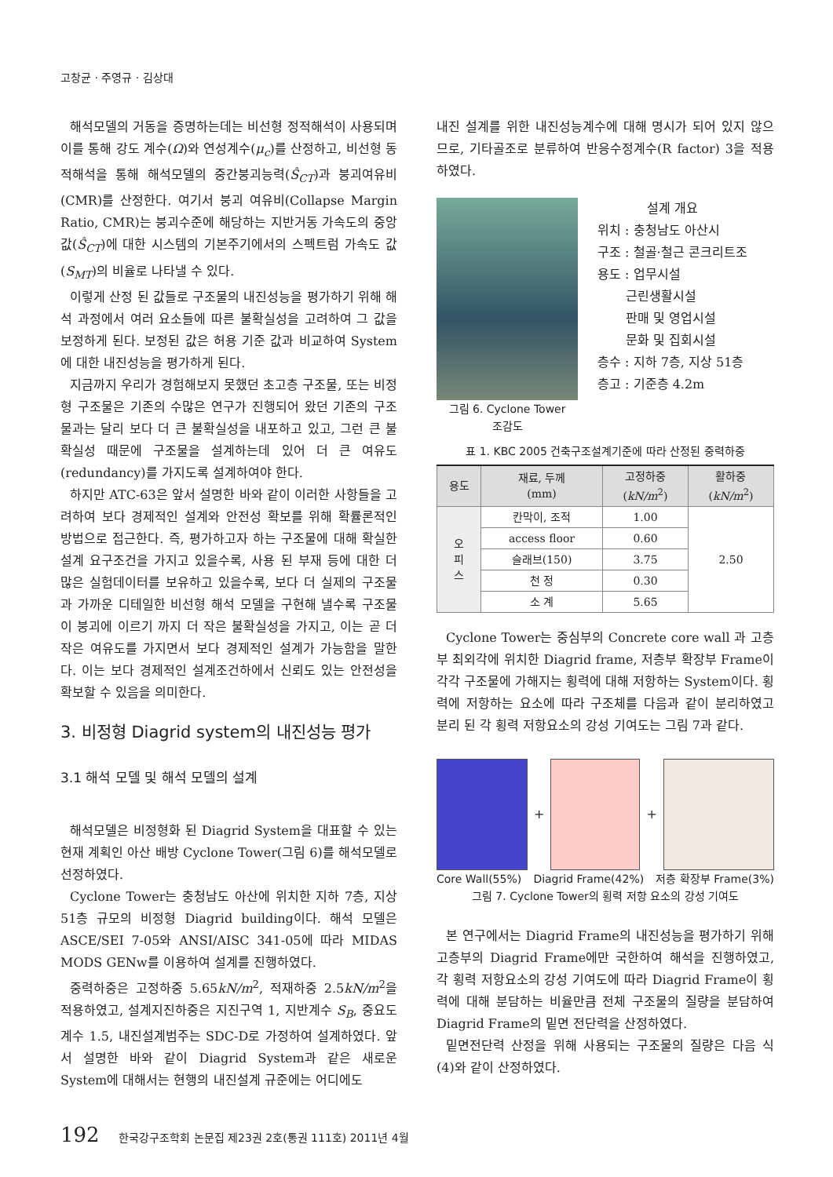고창균 · 주영규 · 김상대
해석모델의 거동을 증명하는데는 비선형 정적해석이 사용되며 이를 통해 강도 계수(Ω)와 연성계수(μ<sub>c</sub>)를 산정하고, 비선형 동적해석을 통해 해석모델의 중간붕괴능력(Ŝ<sub>CT</sub>)과 붕괴여유비(CMR)를 산정한다. 여기서 붕괴 여유비(Collapse Margin Ratio, CMR)는 붕괴수준에 해당하는 지반거동 가속도의 중앙값(Ŝ<sub>CT</sub>)에 대한 시스템의 기본주기에서의 스펙트럼 가속도 값(S<sub>MT</sub>)의 비율로 나타낼 수 있다.
이렇게 산정 된 값들로 구조물의 내진성능을 평가하기 위해 해석 과정에서 여러 요소들에 따른 불확실성을 고려하여 그 값을 보정하게 된다. 보정된 값은 허용 기준 값과 비교하여 System에 대한 내진성능을 평가하게 된다.
지금까지 우리가 경험해보지 못했던 초고층 구조물, 또는 비정형 구조물은 기존의 수많은 연구가 진행되어 왔던 기존의 구조물과는 달리 보다 더 큰 불확실성을 내포하고 있고, 그런 큰 불확실성 때문에 구조물을 설계하는데 있어 더 큰 여유도(redundancy)를 가지도록 설계하여야 한다.
하지만 ATC-63은 앞서 설명한 바와 같이 이러한 사항들을 고려하여 보다 경제적인 설계와 안전성 확보를 위해 확률론적인 방법으로 접근한다. 즉, 평가하고자 하는 구조물에 대해 확실한 설계 요구조건을 가지고 있을수록, 사용 된 부재 등에 대한 더 많은 실험데이터를 보유하고 있을수록, 보다 더 실제의 구조물과 가까운 디테일한 비선형 해석 모델을 구현해 낼수록 구조물이 붕괴에 이르기 까지 더 작은 불확실성을 가지고, 이는 곧 더 작은 여유도를 가지면서 보다 경제적인 설계가 가능함을 말한다. 이는 보다 경제적인 설계조건하에서 신뢰도 있는 안전성을 확보할 수 있음을 의미한다.
3. 비정형 Diagrid system의 내진성능 평가
3.1 해석 모델 및 해석 모델의 설계
해석모델은 비정형화 된 Diagrid System을 대표할 수 있는 현재 계획인 아산 배방 Cyclone Tower(그림 6)를 해석모델로 선정하였다.
Cyclone Tower는 충청남도 아산에 위치한 지하 7층, 지상 51층 규모의 비정형 Diagrid building이다. 해석 모델은 ASCE/SEI 7-05와 ANSI/AISC 341-05에 따라 MIDAS MODS GENw를 이용하여 설계를 진행하였다.
중력하중은 고정하중 5.65kN/m<sup>2</sup>, 적재하중 2.5kN/m<sup>2</sup>을 적용하였고, 설계지진하중은 지진구역 1, 지반계수 S<sub>B</sub>, 중요도계수 1.5, 내진설계범주는 SDC-D로 가정하여 설계하였다. 앞서 설명한 바와 같이 Diagrid System과 같은 새로운 System에 대해서는 현행의 내진설계 규준에는 어디에도
내진 설계를 위한 내진성능계수에 대해 명시가 되어 있지 않으므로, 기타골조로 분류하여 반응수정계수(R factor) 3을 적용하였다.
그림 6. Cyclone Tower
조감도
설계 개요
위치 : 충청남도 아산시
구조 : 철골·철근 콘크리트조
용도 : 업무시설
근린생활시설
판매 및 영업시설
문화 및 집회시설
층수 : 지하 7층, 지상 51층
층고 : 기준층 4.2m
표 1. KBC 2005 건축구조설계기준에 따라 산정된 중력하중
| 용도 | 재료, 두께 (mm) | 고정하중 ( kN/m<sup>2</sup>) | 활하중 ( kN/m<sup>2</sup>) |
| --- | --- | --- | --- |
| 오 피 스 | 칸막이, 조적 | 1.00 | 2.50 |
| | access floor | 0.60 | |
| | 슬래브(150) | 3.75 | |
| | 천 정 | 0.30 | |
| | 소 계 | 5.65 | |
Cyclone Tower는 중심부의 Concrete core wall 과 고층부 최외각에 위치한 Diagrid frame, 저층부 확장부 Frame이 각각 구조물에 가해지는 횡력에 대해 저항하는 System이다. 횡력에 저항하는 요소에 따라 구조체를 다음과 같이 분리하였고 분리 된 각 횡력 저항요소의 강성 기여도는 그림 7과 같다.
+
+
Core Wall(55%) Diagrid Frame(42%) 저층 확장부 Frame(3%)
그림 7. Cyclone Tower의 횡력 저항 요소의 강성 기여도
본 연구에서는 Diagrid Frame의 내진성능을 평가하기 위해 고층부의 Diagrid Frame에만 국한하여 해석을 진행하였고, 각 횡력 저항요소의 강성 기여도에 따라 Diagrid Frame이 횡력에 대해 분담하는 비율만큼 전체 구조물의 질량을 분담하여 Diagrid Frame의 밑면 전단력을 산정하였다.
밑면전단력 산정을 위해 사용되는 구조물의 질량은 다음 식 (4)와 같이 산정하였다.
192 한국강구조학회 논문집 제23권 2호(통권 111호) 2011년 4월